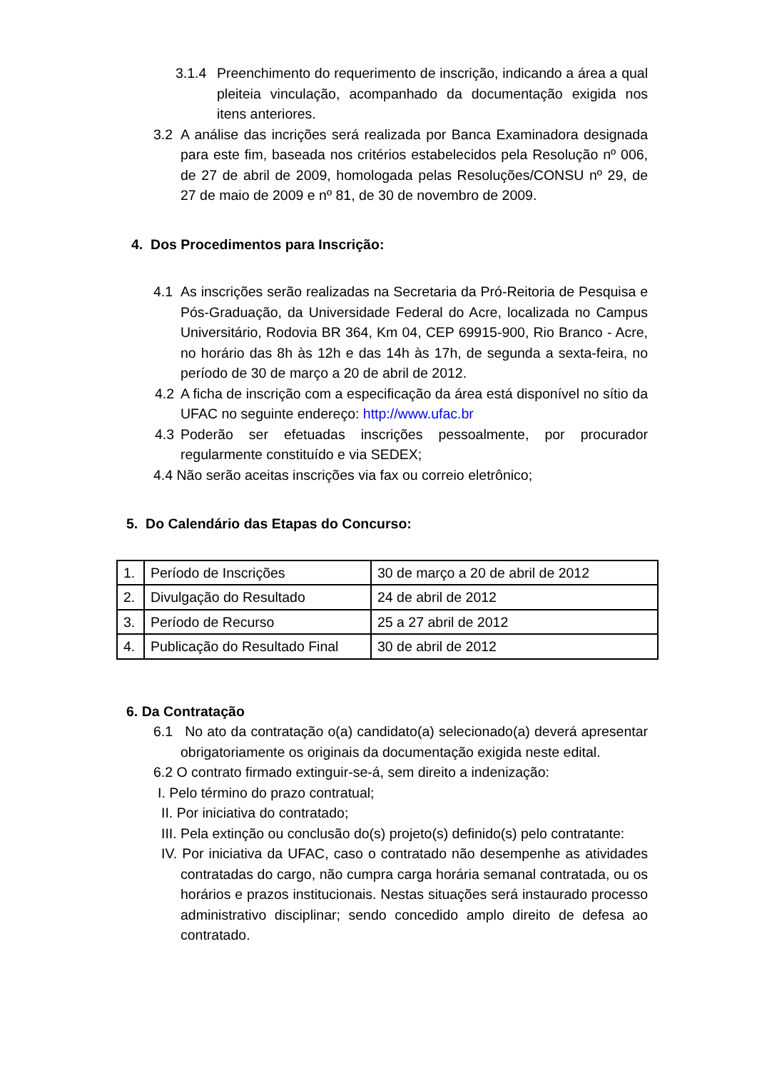3.1.4 Preenchimento do requerimento de inscrição, indicando a área a qual pleiteia vinculação, acompanhado da documentação exigida nos itens anteriores.
3.2 A análise das incrições será realizada por Banca Examinadora designada para este fim, baseada nos critérios estabelecidos pela Resolução nº 006, de 27 de abril de 2009, homologada pelas Resoluções/CONSU nº 29, de 27 de maio de 2009 e nº 81, de 30 de novembro de 2009.
4. Dos Procedimentos para Inscrição:
4.1 As inscrições serão realizadas na Secretaria da Pró-Reitoria de Pesquisa e Pós-Graduação, da Universidade Federal do Acre, localizada no Campus Universitário, Rodovia BR 364, Km 04, CEP 69915-900, Rio Branco - Acre, no horário das 8h às 12h e das 14h às 17h, de segunda a sexta-feira, no período de 30 de março a 20 de abril de 2012.
4.2 A ficha de inscrição com a especificação da área está disponível no sítio da UFAC no seguinte endereço: http://www.ufac.br
4.3 Poderão ser efetuadas inscrições pessoalmente, por procurador regularmente constituído e via SEDEX;
4.4 Não serão aceitas inscrições via fax ou correio eletrônico;
5. Do Calendário das Etapas do Concurso:
| 1. | Período de Inscrições | 30 de março a 20 de abril de 2012 |
| 2. | Divulgação do Resultado | 24 de abril de 2012 |
| 3. | Período de Recurso | 25 a 27 abril de 2012 |
| 4. | Publicação do Resultado Final | 30 de abril de 2012 |
6. Da Contratação
6.1 No ato da contratação o(a) candidato(a) selecionado(a) deverá apresentar obrigatoriamente os originais da documentação exigida neste edital.
6.2 O contrato firmado extinguir-se-á, sem direito a indenização:
I. Pelo término do prazo contratual;
II. Por iniciativa do contratado;
III. Pela extinção ou conclusão do(s) projeto(s) definido(s) pelo contratante:
IV. Por iniciativa da UFAC, caso o contratado não desempenhe as atividades contratadas do cargo, não cumpra carga horária semanal contratada, ou os horários e prazos institucionais. Nestas situações será instaurado processo administrativo disciplinar; sendo concedido amplo direito de defesa ao contratado.